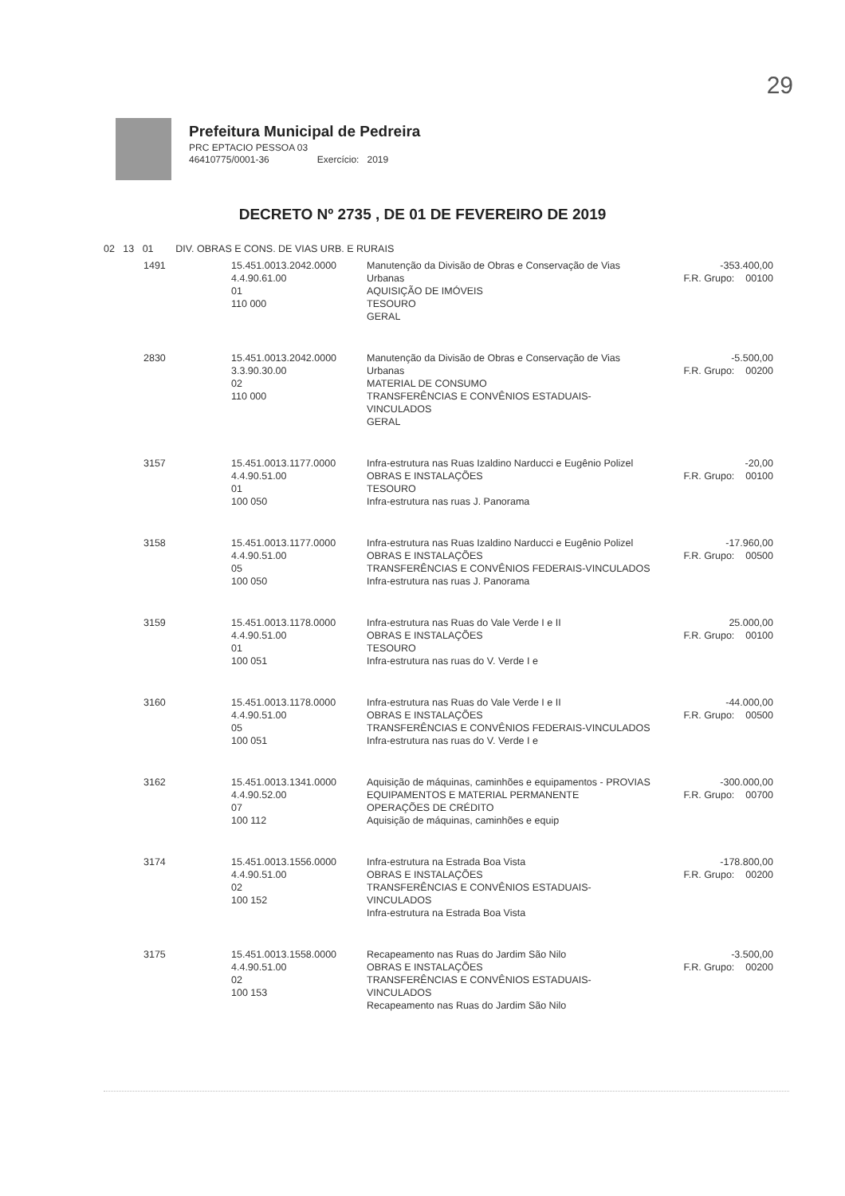29
Prefeitura Municipal de Pedreira
PRC EPTACIO PESSOA 03
46410775/0001-36 Exercício: 2019
DECRETO Nº 2735 , DE 01 DE FEVEREIRO DE 2019
02 13 01 DIV. OBRAS E CONS. DE VIAS URB. E RURAIS
| 1491 | 15.451.0013.2042.0000 4.4.90.61.00 01 110 000 | Manutenção da Divisão de Obras e Conservação de Vias Urbanas AQUISIÇÃO DE IMÓVEIS TESOURO GERAL | -353.400,00 F.R. Grupo: 00100 |
| 2830 | 15.451.0013.2042.0000 3.3.90.30.00 02 110 000 | Manutenção da Divisão de Obras e Conservação de Vias Urbanas MATERIAL DE CONSUMO TRANSFERÊNCIAS E CONVÊNIOS ESTADUAIS-VINCULADOS GERAL | -5.500,00 F.R. Grupo: 00200 |
| 3157 | 15.451.0013.1177.0000 4.4.90.51.00 01 100 050 | Infra-estrutura nas Ruas Izaldino Narducci e Eugênio Polizel OBRAS E INSTALAÇÕES TESOURO Infra-estrutura nas ruas J. Panorama | -20,00 F.R. Grupo: 00100 |
| 3158 | 15.451.0013.1177.0000 4.4.90.51.00 05 100 050 | Infra-estrutura nas Ruas Izaldino Narducci e Eugênio Polizel OBRAS E INSTALAÇÕES TRANSFERÊNCIAS E CONVÊNIOS FEDERAIS-VINCULADOS Infra-estrutura nas ruas J. Panorama | -17.960,00 F.R. Grupo: 00500 |
| 3159 | 15.451.0013.1178.0000 4.4.90.51.00 01 100 051 | Infra-estrutura nas Ruas do Vale Verde I e II OBRAS E INSTALAÇÕES TESOURO Infra-estrutura nas ruas do V. Verde I e | 25.000,00 F.R. Grupo: 00100 |
| 3160 | 15.451.0013.1178.0000 4.4.90.51.00 05 100 051 | Infra-estrutura nas Ruas do Vale Verde I e II OBRAS E INSTALAÇÕES TRANSFERÊNCIAS E CONVÊNIOS FEDERAIS-VINCULADOS Infra-estrutura nas ruas do V. Verde I e | -44.000,00 F.R. Grupo: 00500 |
| 3162 | 15.451.0013.1341.0000 4.4.90.52.00 07 100 112 | Aquisição de máquinas, caminhões e equipamentos - PROVIAS EQUIPAMENTOS E MATERIAL PERMANENTE OPERAÇÕES DE CRÉDITO Aquisição de máquinas, caminhões e equip | -300.000,00 F.R. Grupo: 00700 |
| 3174 | 15.451.0013.1556.0000 4.4.90.51.00 02 100 152 | Infra-estrutura na Estrada Boa Vista OBRAS E INSTALAÇÕES TRANSFERÊNCIAS E CONVÊNIOS ESTADUAIS-VINCULADOS Infra-estrutura na Estrada Boa Vista | -178.800,00 F.R. Grupo: 00200 |
| 3175 | 15.451.0013.1558.0000 4.4.90.51.00 02 100 153 | Recapeamento nas Ruas do Jardim São Nilo OBRAS E INSTALAÇÕES TRANSFERÊNCIAS E CONVÊNIOS ESTADUAIS-VINCULADOS Recapeamento nas Ruas do Jardim São Nilo | -3.500,00 F.R. Grupo: 00200 |